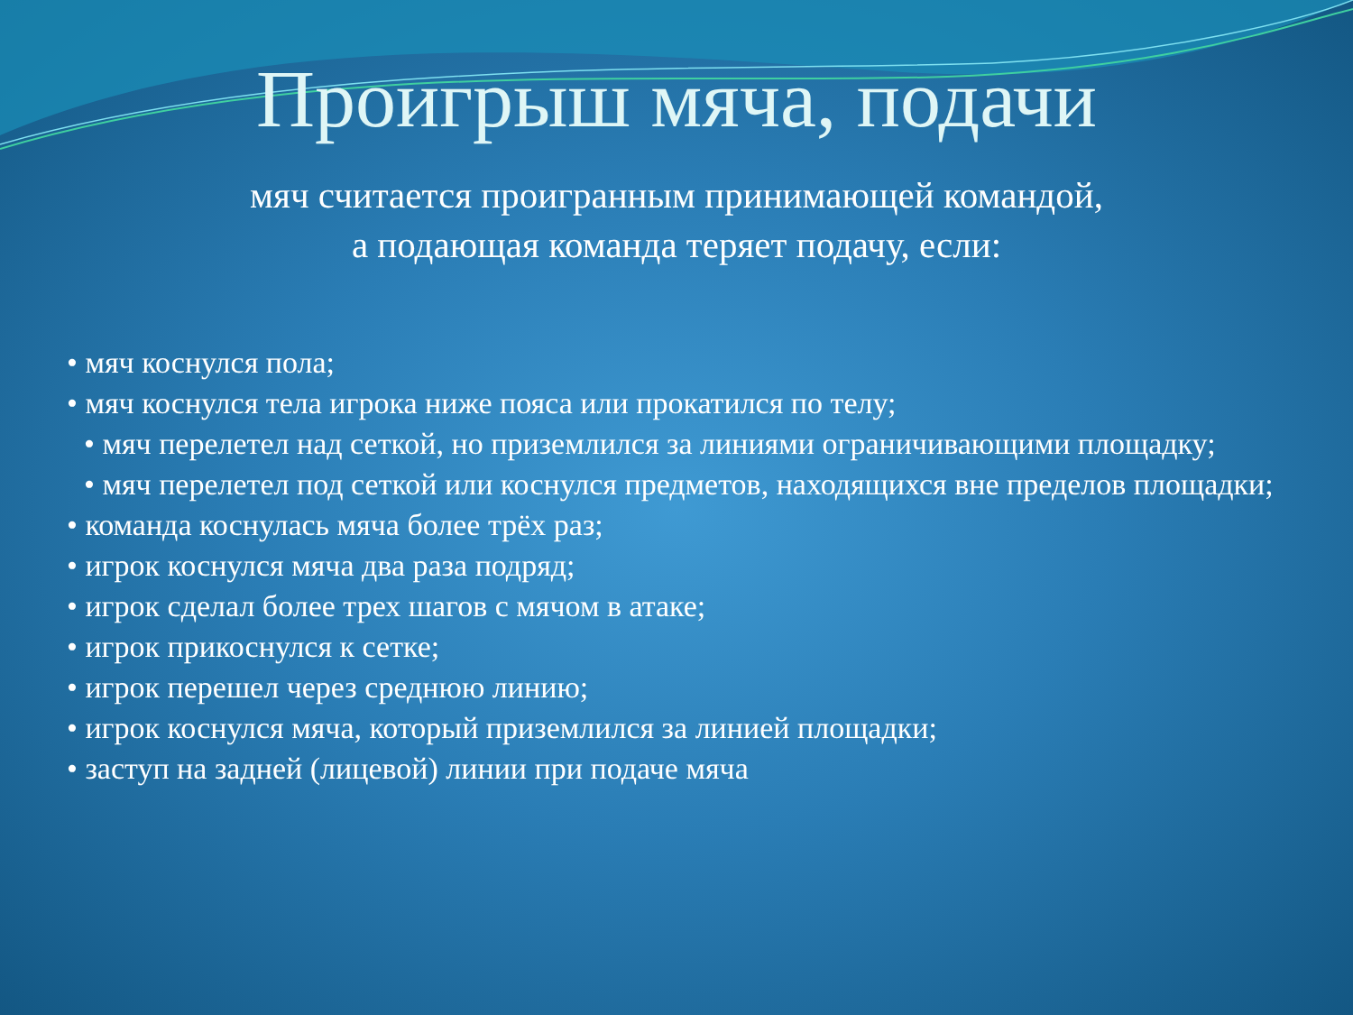Проигрыш мяча, подачи
мяч считается проигранным принимающей командой,
а подающая команда теряет подачу, если:
• мяч коснулся пола;
• мяч коснулся тела игрока ниже пояса или прокатился по телу;
• мяч перелетел над сеткой, но приземлился за линиями ограничивающими площадку;
• мяч перелетел под сеткой или коснулся предметов, находящихся вне пределов площадки;
• команда коснулась мяча более трёх раз;
• игрок коснулся мяча два раза подряд;
• игрок сделал более трех шагов с мячом в атаке;
• игрок прикоснулся к сетке;
• игрок перешел через среднюю линию;
• игрок коснулся мяча, который приземлился за линией площадки;
• заступ на задней (лицевой) линии при подаче мяча